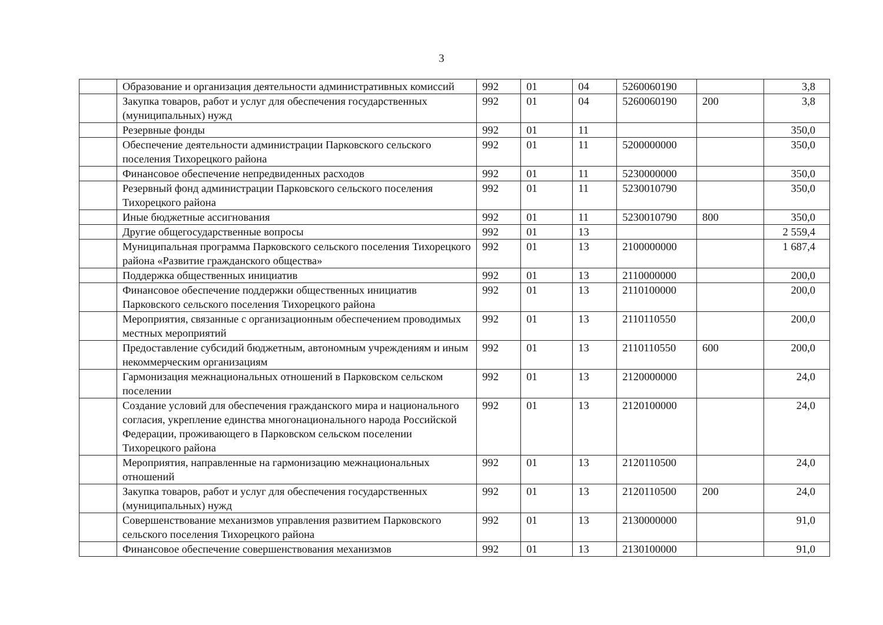3
| | Образование и организация деятельности административных комиссий | 992 | 01 | 04 | 5260060190 | | 3,8 |
| | Закупка товаров, работ и услуг для обеспечения государственных (муниципальных) нужд | 992 | 01 | 04 | 5260060190 | 200 | 3,8 |
| | Резервные фонды | 992 | 01 | 11 | | | 350,0 |
| | Обеспечение деятельности администрации Парковского сельского поселения Тихорецкого района | 992 | 01 | 11 | 5200000000 | | 350,0 |
| | Финансовое обеспечение непредвиденных расходов | 992 | 01 | 11 | 5230000000 | | 350,0 |
| | Резервный фонд администрации Парковского сельского поселения Тихорецкого района | 992 | 01 | 11 | 5230010790 | | 350,0 |
| | Иные бюджетные ассигнования | 992 | 01 | 11 | 5230010790 | 800 | 350,0 |
| | Другие общегосударственные вопросы | 992 | 01 | 13 | | | 2 559,4 |
| | Муниципальная программа Парковского сельского поселения Тихорецкого района «Развитие гражданского общества» | 992 | 01 | 13 | 2100000000 | | 1 687,4 |
| | Поддержка общественных инициатив | 992 | 01 | 13 | 2110000000 | | 200,0 |
| | Финансовое обеспечение поддержки общественных инициатив Парковского сельского поселения Тихорецкого района | 992 | 01 | 13 | 2110100000 | | 200,0 |
| | Мероприятия, связанные с организационным обеспечением проводимых местных мероприятий | 992 | 01 | 13 | 2110110550 | | 200,0 |
| | Предоставление субсидий бюджетным, автономным учреждениям и иным некоммерческим организациям | 992 | 01 | 13 | 2110110550 | 600 | 200,0 |
| | Гармонизация межнациональных отношений в Парковском сельском поселении | 992 | 01 | 13 | 2120000000 | | 24,0 |
| | Создание условий для обеспечения гражданского мира и национального согласия, укрепление единства многонационального народа Российской Федерации, проживающего в Парковском сельском поселении Тихорецкого района | 992 | 01 | 13 | 2120100000 | | 24,0 |
| | Мероприятия, направленные на гармонизацию межнациональных отношений | 992 | 01 | 13 | 2120110500 | | 24,0 |
| | Закупка товаров, работ и услуг для обеспечения государственных (муниципальных) нужд | 992 | 01 | 13 | 2120110500 | 200 | 24,0 |
| | Совершенствование механизмов управления развитием Парковского сельского поселения Тихорецкого района | 992 | 01 | 13 | 2130000000 | | 91,0 |
| | Финансовое обеспечение совершенствования механизмов | 992 | 01 | 13 | 2130100000 | | 91,0 |